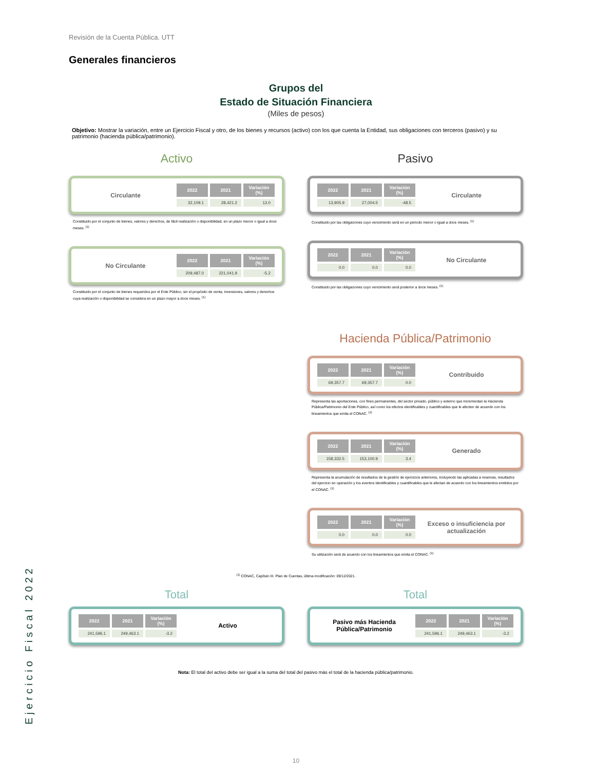Revisión de la Cuenta Pública. UTT
Generales financieros
Grupos del
Estado de Situación Financiera
(Miles de pesos)
Objetivo: Mostrar la variación, entre un Ejercicio Fiscal y otro, de los bienes y recursos (activo) con los que cuenta la Entidad, sus obligaciones con terceros (pasivo) y su patrimonio (hacienda pública/patrimonio).
Activo
Circulante
| 2022 | 2021 | Variación (%) |
| --- | --- | --- |
| 32,109.1 | 28,421.2 | 13.0 |
Constituido por el conjunto de bienes, valores y derechos, de fácil realización o disponibilidad, en un plazo menor o igual a doce meses. <sup>(1)</sup>
No Circulante
| 2022 | 2021 | Variación (%) |
| --- | --- | --- |
| 209,487.0 | 221,041.9 | -5.2 |
Constituido por el conjunto de bienes requeridos por el Ente Público, sin el propósito de venta; inversiones, valores y derechos cuya realización o disponibilidad se considera en un plazo mayor a doce meses. <sup>(1)</sup>
Pasivo
| 2022 | 2021 | Variación (%) |
| --- | --- | --- |
| 13,905.9 | 27,004.5 | -48.5 |
Circulante
Constituido por las obligaciones cuyo vencimiento será en un periodo menor o igual a doce meses. <sup>(1)</sup>
| 2022 | 2021 | Variación (%) |
| --- | --- | --- |
| 0.0 | 0.0 | 0.0 |
No Circulante
Constituido por las obligaciones cuyo vencimiento será posterior a doce meses. <sup>(1)</sup>
Hacienda Pública/Patrimonio
| 2022 | 2021 | Variación (%) |
| --- | --- | --- |
| 69,357.7 | 69,357.7 | 0.0 |
Contribuido
Representa las aportaciones, con fines permanentes, del sector privado, público y externo que incrementan la Hacienda Pública/Patrimonio del Ente Público, así como los efectos identificables y cuantificables que le afecten de acuerdo con los lineamientos que emita el CONAC. <sup>(1)</sup>
| 2022 | 2021 | Variación (%) |
| --- | --- | --- |
| 158,332.5 | 153,100.9 | 3.4 |
Generado
Representa la acumulación de resultados de la gestión de ejercicios anteriores, incluyendo las aplicadas a reservas, resultados del ejercicio en operación y los eventos identificables y cuantificables que le afectan de acuerdo con los lineamientos emitidos por el CONAC. <sup>(1)</sup>
| 2022 | 2021 | Variación (%) |
| --- | --- | --- |
| 0.0 | 0.0 | 0.0 |
Exceso o insuficiencia por actualización
Su utilización será de acuerdo con los lineamientos que emita el CONAC. <sup>(1)</sup>
<sup>(1)</sup> CONAC, Capítulo III. Plan de Cuentas, última modificación: 09/12/2021.
Total
| 2022 | 2021 | Variación (%) |
| --- | --- | --- |
| 241,596.1 | 249,463.1 | -3.2 |
Activo
Total
Pasivo más Hacienda Pública/Patrimonio
| 2022 | 2021 | Variación (%) |
| --- | --- | --- |
| 241,596.1 | 249,463.1 | -3.2 |
Nota: El total del activo debe ser igual a la suma del total del pasivo más el total de la hacienda pública/patrimonio.
10
Ejercicio Fiscal 2022